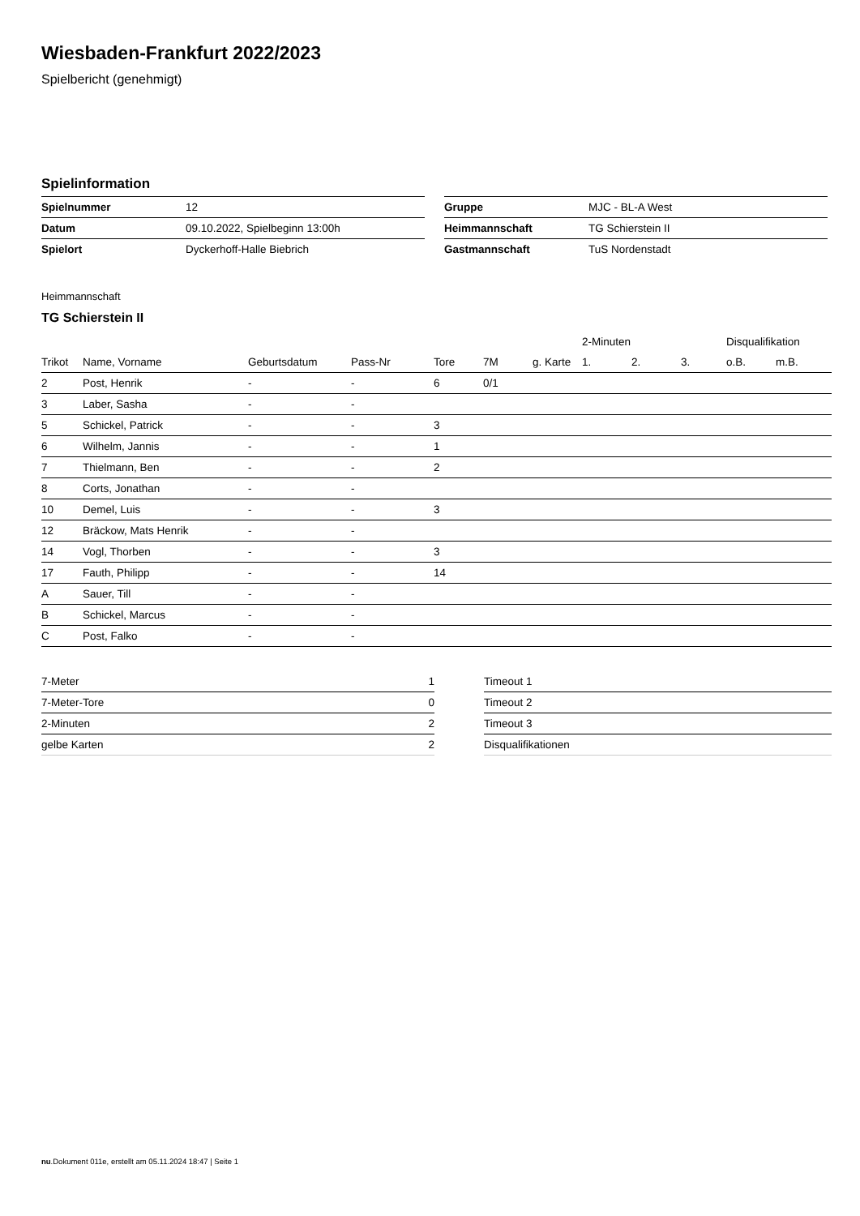Wiesbaden-Frankfurt 2022/2023
Spielbericht (genehmigt)
Spielinformation
| Spielnummer | 12 |
| Datum | 09.10.2022, Spielbeginn 13:00h |
| Spielort | Dyckerhoff-Halle Biebrich |
| Gruppe | MJC - BL-A West |
| Heimmannschaft | TG Schierstein II |
| Gastmannschaft | TuS Nordenstadt |
Heimmannschaft
TG Schierstein II
| | | | | | | | 2-Minuten | | | Disqualifikation | |
| --- | --- | --- | --- | --- | --- | --- | --- | --- | --- | --- | --- |
| Trikot | Name, Vorname | Geburtsdatum | Pass-Nr | Tore | 7M | g. Karte | 1. | 2. | 3. | o.B. | m.B. |
| 2 | Post, Henrik | - | - | 6 | 0/1 | | | | | | |
| 3 | Laber, Sasha | - | - | | | | | | | | |
| 5 | Schickel, Patrick | - | - | 3 | | | | | | | |
| 6 | Wilhelm, Jannis | - | - | 1 | | | | | | | |
| 7 | Thielmann, Ben | - | - | 2 | | | | | | | |
| 8 | Corts, Jonathan | - | - | | | | | | | | |
| 10 | Demel, Luis | - | - | 3 | | | | | | | |
| 12 | Bräckow, Mats Henrik | - | - | | | | | | | | |
| 14 | Vogl, Thorben | - | - | 3 | | | | | | | |
| 17 | Fauth, Philipp | - | - | 14 | | | | | | | |
| A | Sauer, Till | - | - | | | | | | | | |
| B | Schickel, Marcus | - | - | | | | | | | | |
| C | Post, Falko | - | - | | | | | | | | |
| 7-Meter | 1 |
| 7-Meter-Tore | 0 |
| 2-Minuten | 2 |
| gelbe Karten | 2 |
| Timeout 1 |
| Timeout 2 |
| Timeout 3 |
| Disqualifikationen |
nu.Dokument 011e, erstellt am 05.11.2024 18:47 | Seite 1